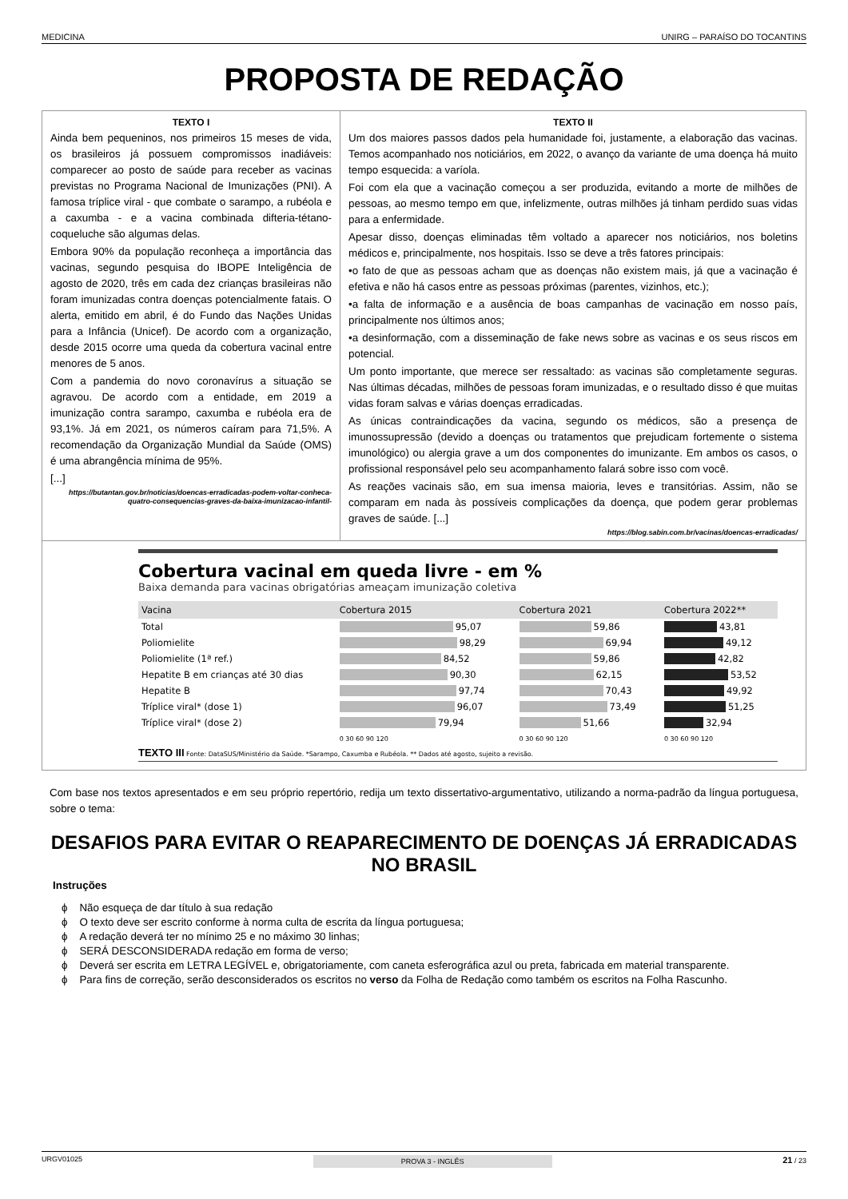MEDICINA UNIRG – PARAÍSO DO TOCANTINS
PROPOSTA DE REDAÇÃO
TEXTO I
Ainda bem pequeninos, nos primeiros 15 meses de vida, os brasileiros já possuem compromissos inadiáveis: comparecer ao posto de saúde para receber as vacinas previstas no Programa Nacional de Imunizações (PNI). A famosa tríplice viral - que combate o sarampo, a rubéola e a caxumba - e a vacina combinada difteria-tétano-coqueluche são algumas delas.
Embora 90% da população reconheça a importância das vacinas, segundo pesquisa do IBOPE Inteligência de agosto de 2020, três em cada dez crianças brasileiras não foram imunizadas contra doenças potencialmente fatais. O alerta, emitido em abril, é do Fundo das Nações Unidas para a Infância (Unicef). De acordo com a organização, desde 2015 ocorre uma queda da cobertura vacinal entre menores de 5 anos.
Com a pandemia do novo coronavírus a situação se agravou. De acordo com a entidade, em 2019 a imunização contra sarampo, caxumba e rubéola era de 93,1%. Já em 2021, os números caíram para 71,5%. A recomendação da Organização Mundial da Saúde (OMS) é uma abrangência mínima de 95%.
[...]
https://butantan.gov.br/noticias/doencas-erradicadas-podem-voltar-conheca-quatro-consequencias-graves-da-baixa-imunizacao-infantil-
TEXTO II
Um dos maiores passos dados pela humanidade foi, justamente, a elaboração das vacinas. Temos acompanhado nos noticiários, em 2022, o avanço da variante de uma doença há muito tempo esquecida: a varíola.
Foi com ela que a vacinação começou a ser produzida, evitando a morte de milhões de pessoas, ao mesmo tempo em que, infelizmente, outras milhões já tinham perdido suas vidas para a enfermidade.
Apesar disso, doenças eliminadas têm voltado a aparecer nos noticiários, nos boletins médicos e, principalmente, nos hospitais. Isso se deve a três fatores principais:
•o fato de que as pessoas acham que as doenças não existem mais, já que a vacinação é efetiva e não há casos entre as pessoas próximas (parentes, vizinhos, etc.);
•a falta de informação e a ausência de boas campanhas de vacinação em nosso país, principalmente nos últimos anos;
•a desinformação, com a disseminação de fake news sobre as vacinas e os seus riscos em potencial.
Um ponto importante, que merece ser ressaltado: as vacinas são completamente seguras. Nas últimas décadas, milhões de pessoas foram imunizadas, e o resultado disso é que muitas vidas foram salvas e várias doenças erradicadas.
As únicas contraindicações da vacina, segundo os médicos, são a presença de imunossupressão (devido a doenças ou tratamentos que prejudicam fortemente o sistema imunológico) ou alergia grave a um dos componentes do imunizante. Em ambos os casos, o profissional responsável pelo seu acompanhamento falará sobre isso com você.
As reações vacinais são, em sua imensa maioria, leves e transitórias. Assim, não se comparam em nada às possíveis complicações da doença, que podem gerar problemas graves de saúde. [...]
https://blog.sabin.com.br/vacinas/doencas-erradicadas/
Cobertura vacinal em queda livre - em %
Baixa demanda para vacinas obrigatórias ameaçam imunização coletiva
| Vacina | Cobertura 2015 | Cobertura 2021 | Cobertura 2022** |
| --- | --- | --- | --- |
| Total | 95,07 | 59,86 | 43,81 |
| Poliomielite | 98,29 | 69,94 | 49,12 |
| Poliomielite (1ª ref.) | 84,52 | 59,86 | 42,82 |
| Hepatite B em crianças até 30 dias | 90,30 | 62,15 | 53,52 |
| Hepatite B | 97,74 | 70,43 | 49,92 |
| Tríplice viral* (dose 1) | 96,07 | 73,49 | 51,25 |
| Tríplice viral* (dose 2) | 79,94 | 51,66 | 32,94 |
| | 0 30 60 90 120 | 0 30 60 90 120 | 0 30 60 90 120 |
TEXTO III Fonte: DataSUS/Ministério da Saúde. *Sarampo, Caxumba e Rubéola. ** Dados até agosto, sujeito a revisão.
Com base nos textos apresentados e em seu próprio repertório, redija um texto dissertativo-argumentativo, utilizando a norma-padrão da língua portuguesa, sobre o tema:
DESAFIOS PARA EVITAR O REAPARECIMENTO DE DOENÇAS JÁ ERRADICADAS NO BRASIL
Instruções
ϕ Não esqueça de dar título à sua redação
ϕ O texto deve ser escrito conforme à norma culta de escrita da língua portuguesa;
ϕ A redação deverá ter no mínimo 25 e no máximo 30 linhas;
ϕ SERÁ DESCONSIDERADA redação em forma de verso;
ϕ Deverá ser escrita em LETRA LEGÍVEL e, obrigatoriamente, com caneta esferográfica azul ou preta, fabricada em material transparente.
ϕ Para fins de correção, serão desconsiderados os escritos no verso da Folha de Redação como também os escritos na Folha Rascunho.
URGV01025 PROVA 3 - INGLÊS 21 / 23